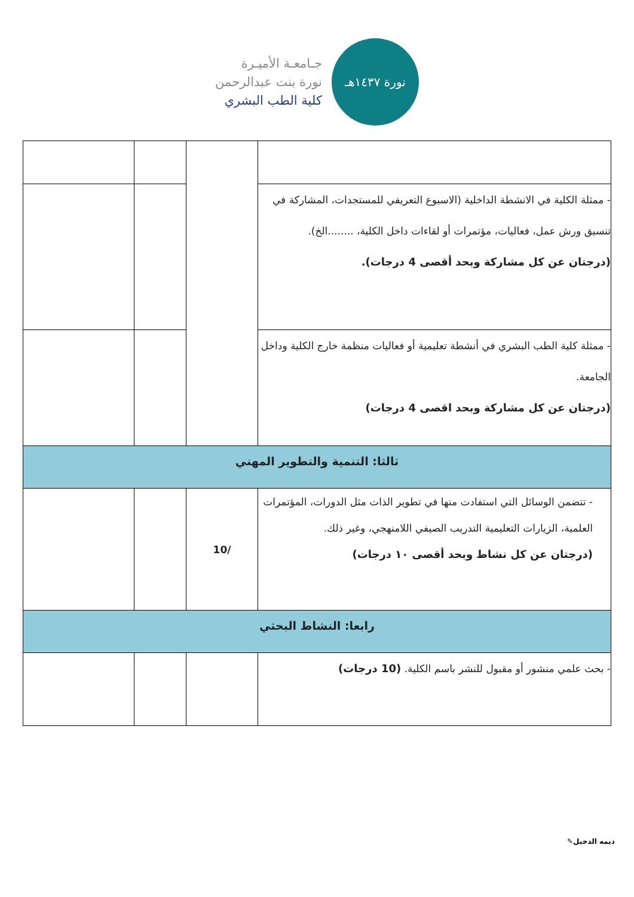جـامعـة الأميـرة
نورة بنت عبدالرحمن
كلية الطب البشري
نورة ١٤٣٧هـ
| - ممثلة الكلية في الانشطة الداخلية (الاسبوع التعريفي للمستجدات، المشاركة في تنسيق ورش عمل، فعاليات، مؤتمرات أو لقاءات داخل الكلية، ........الخ). (درجتان عن كل مشاركة وبحد أقصى 4 درجات). | | | |
| - ممثلة كلية الطب البشري في أنشطة تعليمية أو فعاليات منظمة خارج الكلية وداخل الجامعة. (درجتان عن كل مشاركة وبحد اقصى 4 درجات) | | | |
| ثالثا: التنمية والتطوير المهني | | | |
| - تتضمن الوسائل التي استفادت منها في تطوير الذات مثل الدورات، المؤتمرات العلمية، الزيارات التعليمية التدريب الصيفي اللامنهجي، وغير ذلك. (درجتان عن كل نشاط وبحد أقصى ١٠ درجات) | /10 | | |
| رابعا: النشاط البحثي | | | |
| - بحث علمي منشور أو مقبول للنشر باسم الكلية. (10 درجات) | | | |
✎ديمه الدخيل